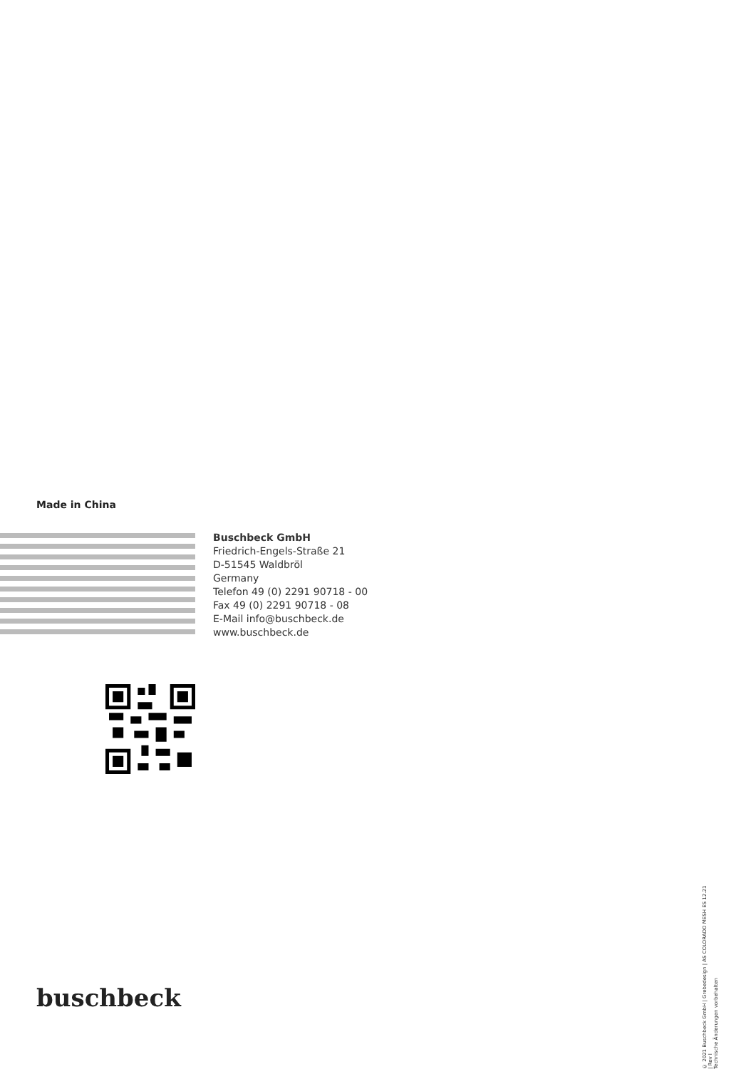Made in China
Buschbeck GmbH
Friedrich-Engels-Straße 21
D-51545 Waldbröl
Germany
Telefon 49 (0) 2291 90718 - 00
Fax 49 (0) 2291 90718 - 08
E-Mail info@buschbeck.de
www.buschbeck.de
buschbeck
© 2021 Buschbeck GmbH | Grebedesign | AS COLORADO MESH ES 12.21 | Rev I
Technische Änderungen vorbehalten